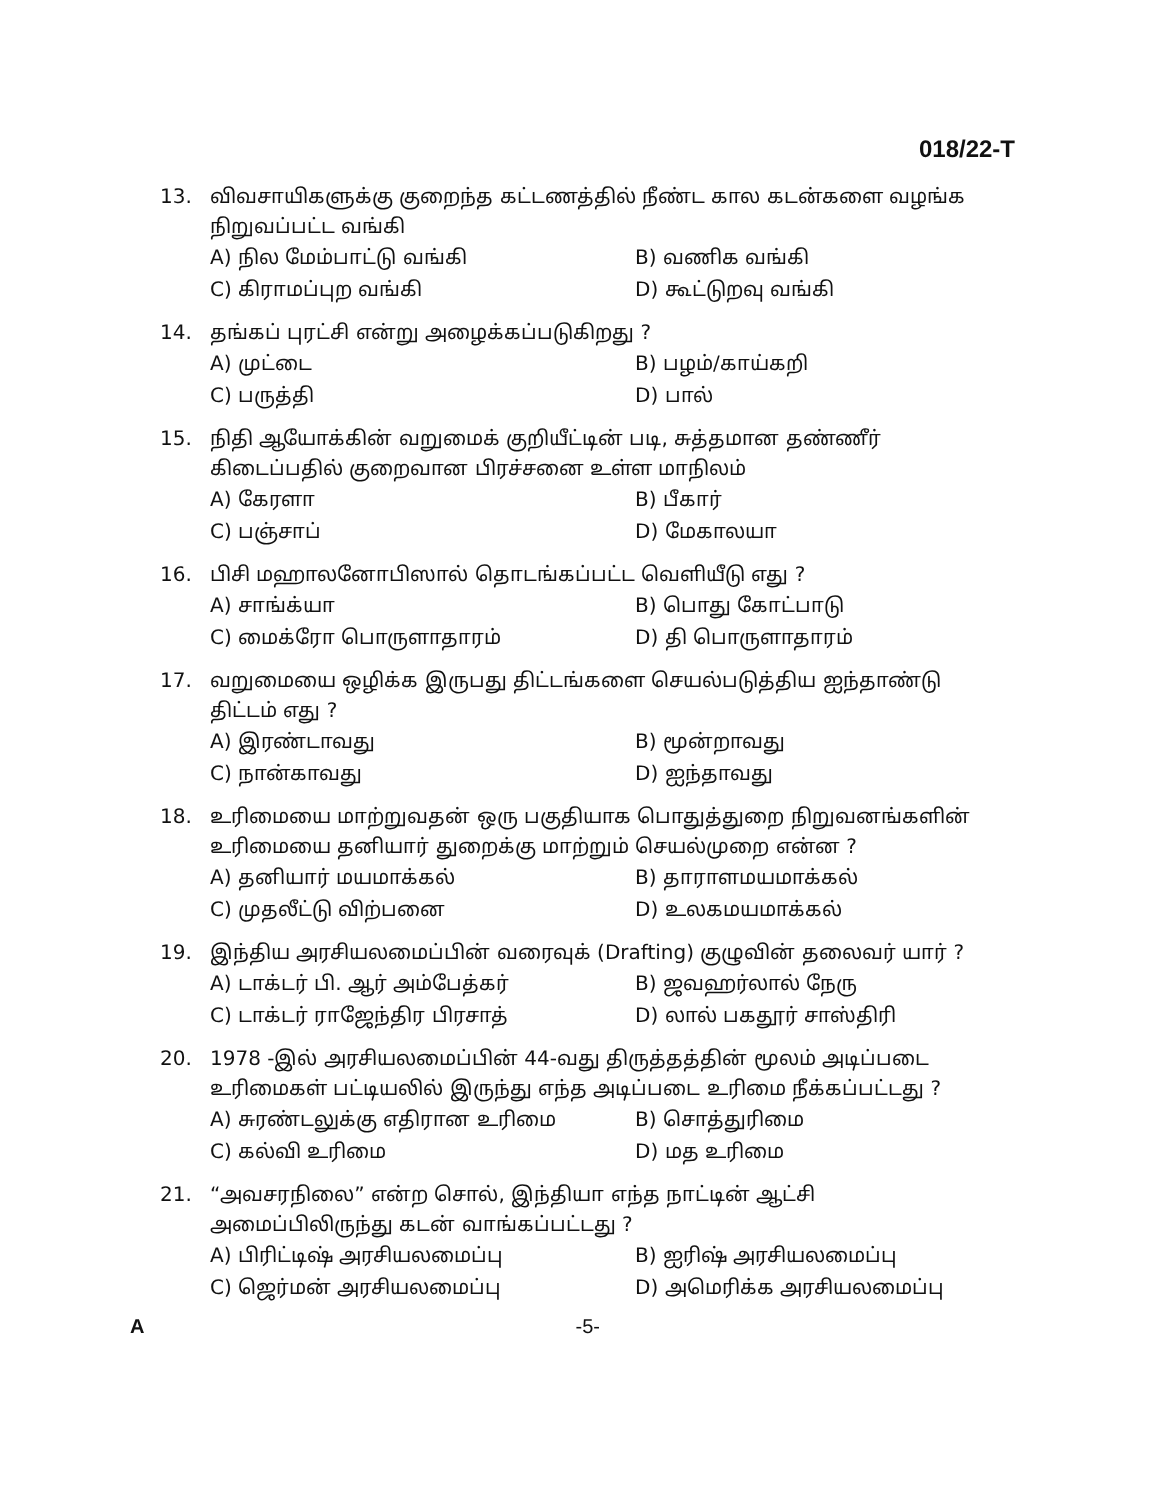018/22-T
13. விவசாயிகளுக்கு குறைந்த கட்டணத்தில் நீண்ட கால கடன்களை வழங்க நிறுவப்பட்ட வங்கி
A) நில மேம்பாட்டு வங்கி B) வணிக வங்கி C) கிராமப்புற வங்கி D) கூட்டுறவு வங்கி
14. தங்கப் புரட்சி என்று அழைக்கப்படுகிறது ?
A) முட்டை B) பழம்/காய்கறி C) பருத்தி D) பால்
15. நிதி ஆயோக்கின் வறுமைக் குறியீட்டின் படி, சுத்தமான தண்ணீர் கிடைப்பதில் குறைவான பிரச்சனை உள்ள மாநிலம்
A) கேரளா B) பீகார் C) பஞ்சாப் D) மேகாலயா
16. பிசி மஹாலனோபிஸால் தொடங்கப்பட்ட வெளியீடு எது ?
A) சாங்க்யா B) பொது கோட்பாடு C) மைக்ரோ பொருளாதாரம் D) தி பொருளாதாரம்
17. வறுமையை ஒழிக்க இருபது திட்டங்களை செயல்படுத்திய ஐந்தாண்டு திட்டம் எது ?
A) இரண்டாவது B) மூன்றாவது C) நான்காவது D) ஐந்தாவது
18. உரிமையை மாற்றுவதன் ஒரு பகுதியாக பொதுத்துறை நிறுவனங்களின் உரிமையை தனியார் துறைக்கு மாற்றும் செயல்முறை என்ன ?
A) தனியார் மயமாக்கல் B) தாராளமயமாக்கல் C) முதலீட்டு விற்பனை D) உலகமயமாக்கல்
19. இந்திய அரசியலமைப்பின் வரைவுக் (Drafting) குழுவின் தலைவர் யார் ?
A) டாக்டர் பி. ஆர் அம்பேத்கர் B) ஜவஹர்லால் நேரு C) டாக்டர் ராஜேந்திர பிரசாத் D) லால் பகதூர் சாஸ்திரி
20. 1978 -இல் அரசியலமைப்பின் 44-வது திருத்தத்தின் மூலம் அடிப்படை உரிமைகள் பட்டியலில் இருந்து எந்த அடிப்படை உரிமை நீக்கப்பட்டது ?
A) சுரண்டலுக்கு எதிரான உரிமை B) சொத்துரிமை C) கல்வி உரிமை D) மத உரிமை
21. “அவசரநிலை” என்ற சொல், இந்தியா எந்த நாட்டின் ஆட்சி அமைப்பிலிருந்து கடன் வாங்கப்பட்டது ?
A) பிரிட்டிஷ் அரசியலமைப்பு B) ஐரிஷ் அரசியலமைப்பு C) ஜெர்மன் அரசியலமைப்பு D) அமெரிக்க அரசியலமைப்பு
A -5-